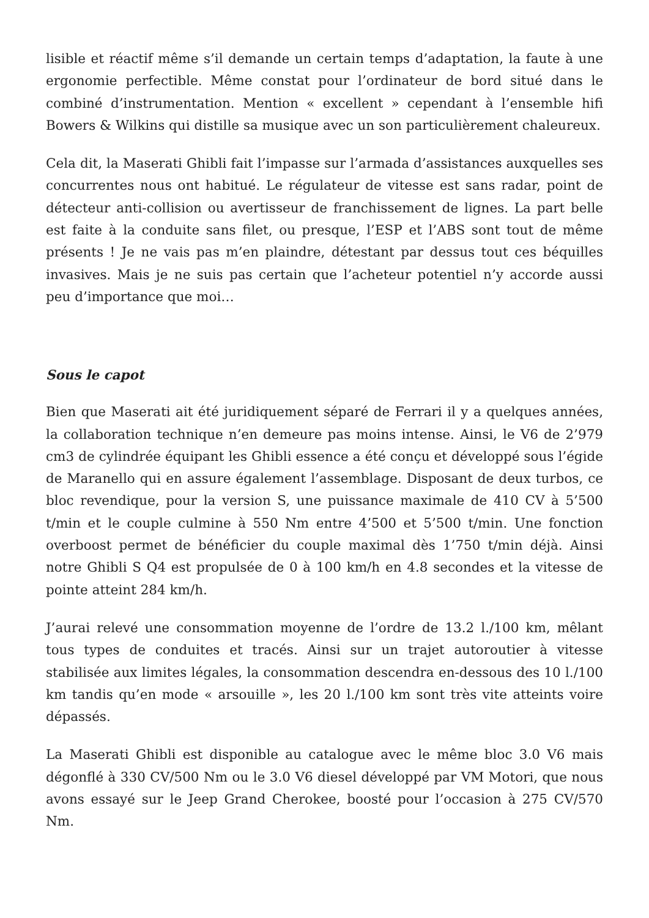lisible et réactif même s’il demande un certain temps d’adaptation, la faute à une ergonomie perfectible. Même constat pour l’ordinateur de bord situé dans le combiné d’instrumentation. Mention « excellent » cependant à l’ensemble hifi Bowers & Wilkins qui distille sa musique avec un son particulièrement chaleureux.
Cela dit, la Maserati Ghibli fait l’impasse sur l’armada d’assistances auxquelles ses concurrentes nous ont habitué. Le régulateur de vitesse est sans radar, point de détecteur anti-collision ou avertisseur de franchissement de lignes. La part belle est faite à la conduite sans filet, ou presque, l’ESP et l’ABS sont tout de même présents ! Je ne vais pas m’en plaindre, détestant par dessus tout ces béquilles invasives. Mais je ne suis pas certain que l’acheteur potentiel n’y accorde aussi peu d’importance que moi…
Sous le capot
Bien que Maserati ait été juridiquement séparé de Ferrari il y a quelques années, la collaboration technique n’en demeure pas moins intense. Ainsi, le V6 de 2’979 cm3 de cylindrée équipant les Ghibli essence a été conçu et développé sous l’égide de Maranello qui en assure également l’assemblage. Disposant de deux turbos, ce bloc revendique, pour la version S, une puissance maximale de 410 CV à 5’500 t/min et le couple culmine à 550 Nm entre 4’500 et 5’500 t/min. Une fonction overboost permet de bénéficier du couple maximal dès 1’750 t/min déjà. Ainsi notre Ghibli S Q4 est propulsée de 0 à 100 km/h en 4.8 secondes et la vitesse de pointe atteint 284 km/h.
J’aurai relevé une consommation moyenne de l’ordre de 13.2 l./100 km, mêlant tous types de conduites et tracés. Ainsi sur un trajet autoroutier à vitesse stabilisée aux limites légales, la consommation descendra en-dessous des 10 l./100 km tandis qu’en mode « arsouille », les 20 l./100 km sont très vite atteints voire dépassés.
La Maserati Ghibli est disponible au catalogue avec le même bloc 3.0 V6 mais dégonflé à 330 CV/500 Nm ou le 3.0 V6 diesel développé par VM Motori, que nous avons essayé sur le Jeep Grand Cherokee, boosté pour l’occasion à 275 CV/570 Nm.